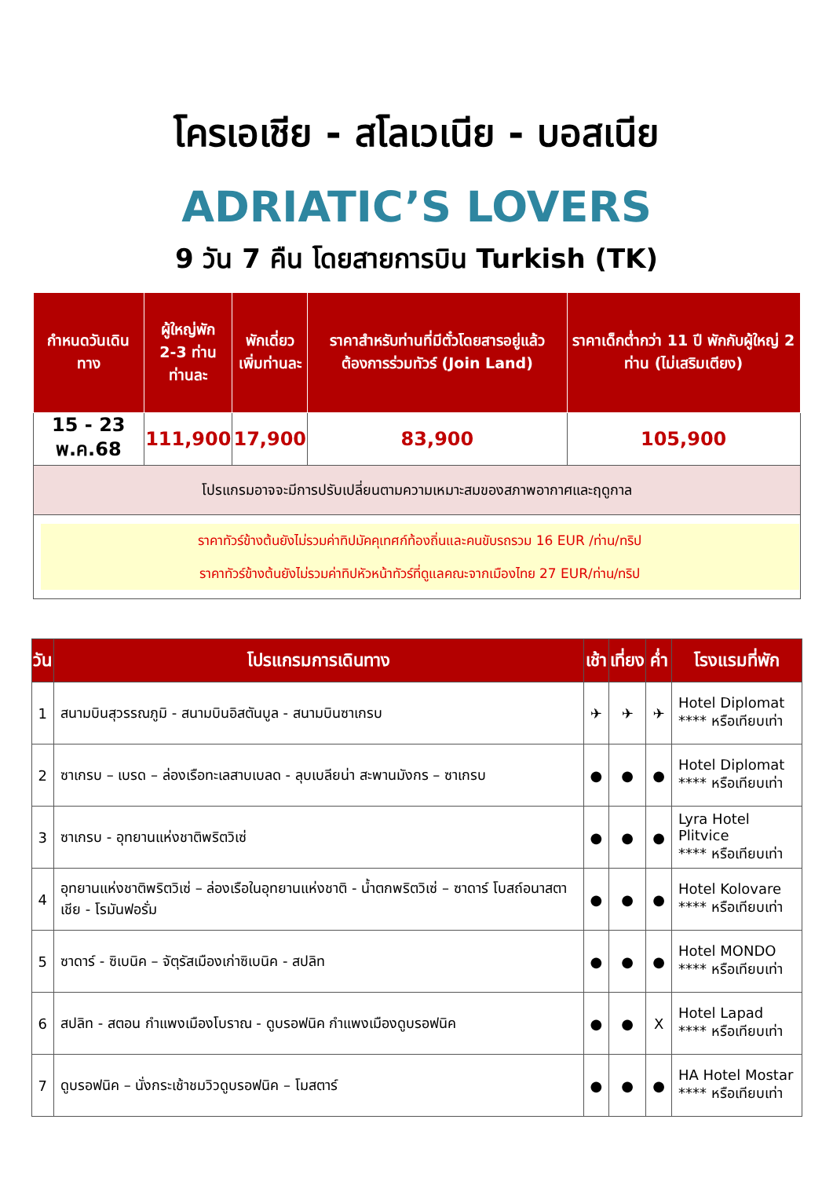โครเอเชีย - สโลเวเนีย - บอสเนีย
ADRIATIC’S LOVERS
9 วัน 7 คืน โดยสายการบิน Turkish (TK)
| กำหนดวันเดินทาง | ผู้ใหญ่พัก 2-3 ท่าน ท่านละ | พักเดี่ยว เพิ่มท่านละ | ราคาสำหรับท่านที่มีตั๋วโดยสารอยู่แล้วต้องการร่วมทัวร์ (Join Land) | ราคาเด็กต่ำกว่า 11 ปี พักกับผู้ใหญ่ 2 ท่าน (ไม่เสริมเตียง) |
| --- | --- | --- | --- | --- |
| 15 - 23 พ.ค.68 | 111,900 | 17,900 | 83,900 | 105,900 |
| โปรแกรมอาจจะมีการปรับเปลี่ยนตามความเหมาะสมของสภาพอากาศและฤดูกาล | | | | |
| ราคาทัวร์ข้างต้นยังไม่รวมค่าทิปมัคคุเทศก์ท้องถิ่นและคนขับรถรวม 16 EUR /ท่าน/ทริป ราคาทัวร์ข้างต้นยังไม่รวมค่าทิปหัวหน้าทัวร์ที่ดูแลคณะจากเมืองไทย 27 EUR/ท่าน/ทริป | | | | |
| วัน | โปรแกรมการเดินทาง | เช้า | เที่ยง | ค่ำ | โรงแรมที่พัก |
| --- | --- | --- | --- | --- | --- |
| 1 | สนามบินสุวรรณภูมิ - สนามบินอิสตันบูล - สนามบินซาเกรบ | ✈ | ✈ | ✈ | Hotel Diplomat **** หรือเทียบเท่า |
| 2 | ซาเกรบ – เบรด – ล่องเรือทะเลสาบเบลด - ลุบเบลียน่า สะพานมังกร – ซาเกรบ | ● | ● | ● | Hotel Diplomat **** หรือเทียบเท่า |
| 3 | ซาเกรบ - อุทยานแห่งชาติพริตวิเซ่ | ● | ● | ● | Lyra Hotel Plitvice **** หรือเทียบเท่า |
| 4 | อุทยานแห่งชาติพริตวิเซ่ – ล่องเรือในอุทยานแห่งชาติ - น้ำตกพริตวิเซ่ – ซาดาร์ โบสถ์อนาสตาเชีย - โรมันฟอรั่ม | ● | ● | ● | Hotel Kolovare **** หรือเทียบเท่า |
| 5 | ซาดาร์ - ซิเบนิค – จัตุรัสเมืองเก่าซิเบนิค - สปลิท | ● | ● | ● | Hotel MONDO **** หรือเทียบเท่า |
| 6 | สปลิท - สตอน กำแพงเมืองโบราณ - ดูบรอฟนิค กำแพงเมืองดูบรอฟนิค | ● | ● | X | Hotel Lapad **** หรือเทียบเท่า |
| 7 | ดูบรอฟนิค – นั่งกระเช้าชมวิวดูบรอฟนิค – โมสตาร์ | ● | ● | ● | HA Hotel Mostar **** หรือเทียบเท่า |